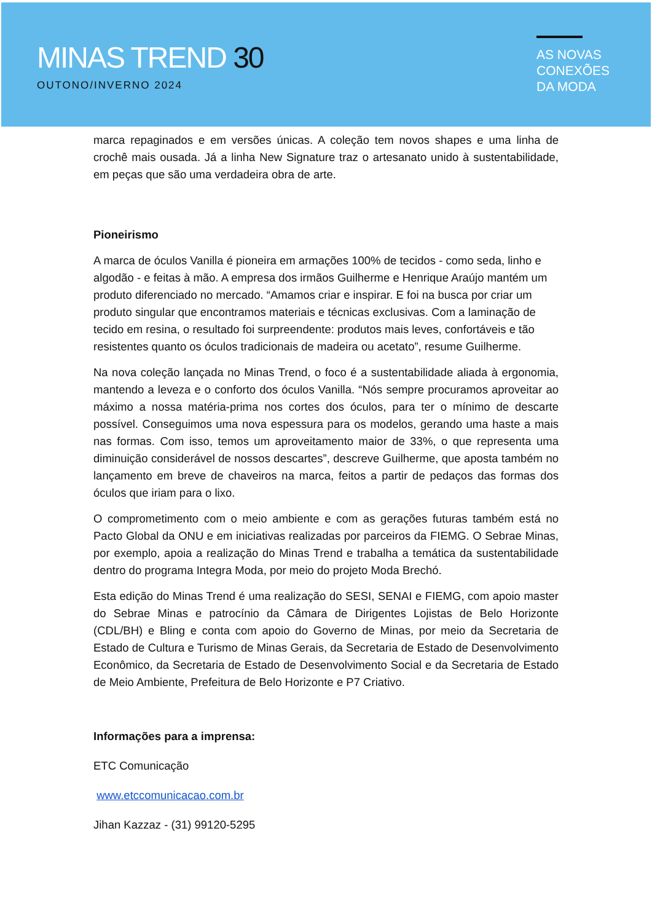MINAS TREND 30
OUTONO/INVERNO 2024
AS NOVAS
CONEXÕES
DA MODA
marca repaginados e em versões únicas. A coleção tem novos shapes e uma linha de crochê mais ousada. Já a linha New Signature traz o artesanato unido à sustentabilidade, em peças que são uma verdadeira obra de arte.
Pioneirismo
A marca de óculos Vanilla é pioneira em armações 100% de tecidos - como seda, linho e algodão - e feitas à mão. A empresa dos irmãos Guilherme e Henrique Araújo mantém um produto diferenciado no mercado. “Amamos criar e inspirar. E foi na busca por criar um produto singular que encontramos materiais e técnicas exclusivas. Com a laminação de tecido em resina, o resultado foi surpreendente: produtos mais leves, confortáveis e tão resistentes quanto os óculos tradicionais de madeira ou acetato”, resume Guilherme.
Na nova coleção lançada no Minas Trend, o foco é a sustentabilidade aliada à ergonomia, mantendo a leveza e o conforto dos óculos Vanilla. “Nós sempre procuramos aproveitar ao máximo a nossa matéria-prima nos cortes dos óculos, para ter o mínimo de descarte possível. Conseguimos uma nova espessura para os modelos, gerando uma haste a mais nas formas. Com isso, temos um aproveitamento maior de 33%, o que representa uma diminuição considerável de nossos descartes”, descreve Guilherme, que aposta também no lançamento em breve de chaveiros na marca, feitos a partir de pedaços das formas dos óculos que iriam para o lixo.
O comprometimento com o meio ambiente e com as gerações futuras também está no Pacto Global da ONU e em iniciativas realizadas por parceiros da FIEMG. O Sebrae Minas, por exemplo, apoia a realização do Minas Trend e trabalha a temática da sustentabilidade dentro do programa Integra Moda, por meio do projeto Moda Brechó.
Esta edição do Minas Trend é uma realização do SESI, SENAI e FIEMG, com apoio master do Sebrae Minas e patrocínio da Câmara de Dirigentes Lojistas de Belo Horizonte (CDL/BH) e Bling e conta com apoio do Governo de Minas, por meio da Secretaria de Estado de Cultura e Turismo de Minas Gerais, da Secretaria de Estado de Desenvolvimento Econômico, da Secretaria de Estado de Desenvolvimento Social e da Secretaria de Estado de Meio Ambiente, Prefeitura de Belo Horizonte e P7 Criativo.
Informações para a imprensa:
ETC Comunicação
www.etccomunicacao.com.br
Jihan Kazzaz - (31) 99120-5295